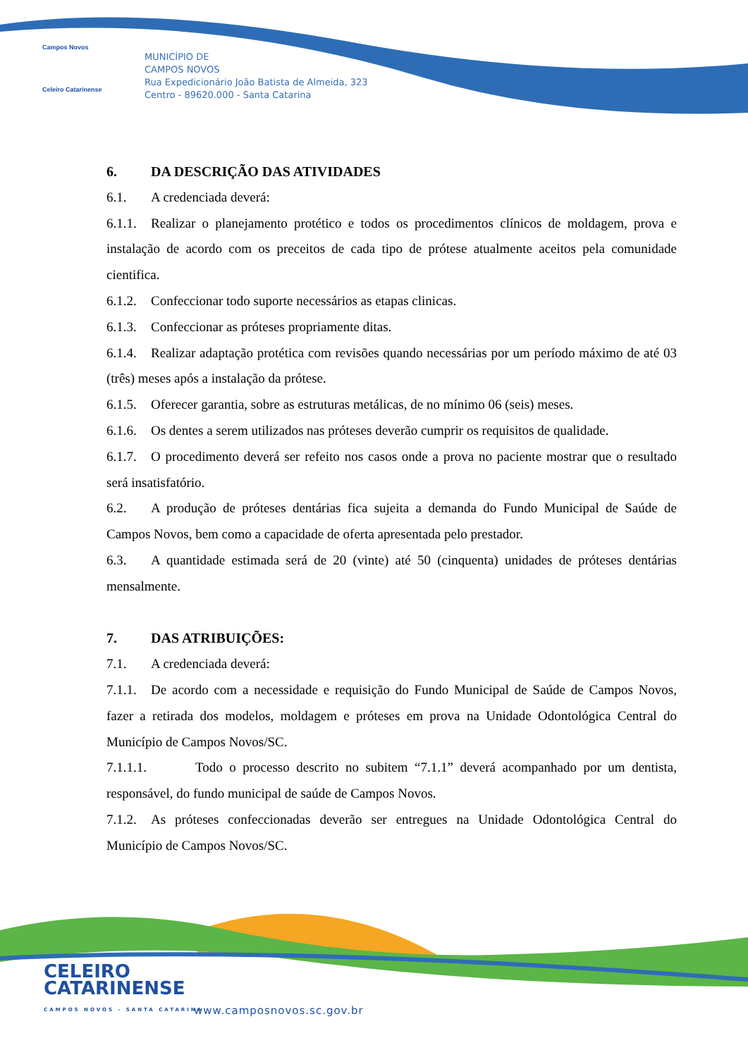Campos Novos
Celeiro Catarinense
MUNICÍPIO DE
CAMPOS NOVOS
Rua Expedicionário João Batista de Almeida, 323
Centro - 89620.000 - Santa Catarina
6. DA DESCRIÇÃO DAS ATIVIDADES
6.1. A credenciada deverá:
6.1.1. Realizar o planejamento protético e todos os procedimentos clínicos de moldagem, prova e instalação de acordo com os preceitos de cada tipo de prótese atualmente aceitos pela comunidade cientifica.
6.1.2. Confeccionar todo suporte necessários as etapas clinicas.
6.1.3. Confeccionar as próteses propriamente ditas.
6.1.4. Realizar adaptação protética com revisões quando necessárias por um período máximo de até 03 (três) meses após a instalação da prótese.
6.1.5. Oferecer garantia, sobre as estruturas metálicas, de no mínimo 06 (seis) meses.
6.1.6. Os dentes a serem utilizados nas próteses deverão cumprir os requisitos de qualidade.
6.1.7. O procedimento deverá ser refeito nos casos onde a prova no paciente mostrar que o resultado será insatisfatório.
6.2. A produção de próteses dentárias fica sujeita a demanda do Fundo Municipal de Saúde de Campos Novos, bem como a capacidade de oferta apresentada pelo prestador.
6.3. A quantidade estimada será de 20 (vinte) até 50 (cinquenta) unidades de próteses dentárias mensalmente.
7. DAS ATRIBUIÇÕES:
7.1. A credenciada deverá:
7.1.1. De acordo com a necessidade e requisição do Fundo Municipal de Saúde de Campos Novos, fazer a retirada dos modelos, moldagem e próteses em prova na Unidade Odontológica Central do Município de Campos Novos/SC.
7.1.1.1. Todo o processo descrito no subitem “7.1.1” deverá acompanhado por um dentista, responsável, do fundo municipal de saúde de Campos Novos.
7.1.2. As próteses confeccionadas deverão ser entregues na Unidade Odontológica Central do Município de Campos Novos/SC.
CELEIRO
CATARINENSE
CAMPOS NOVOS - SANTA CATARINA
www.camposnovos.sc.gov.br